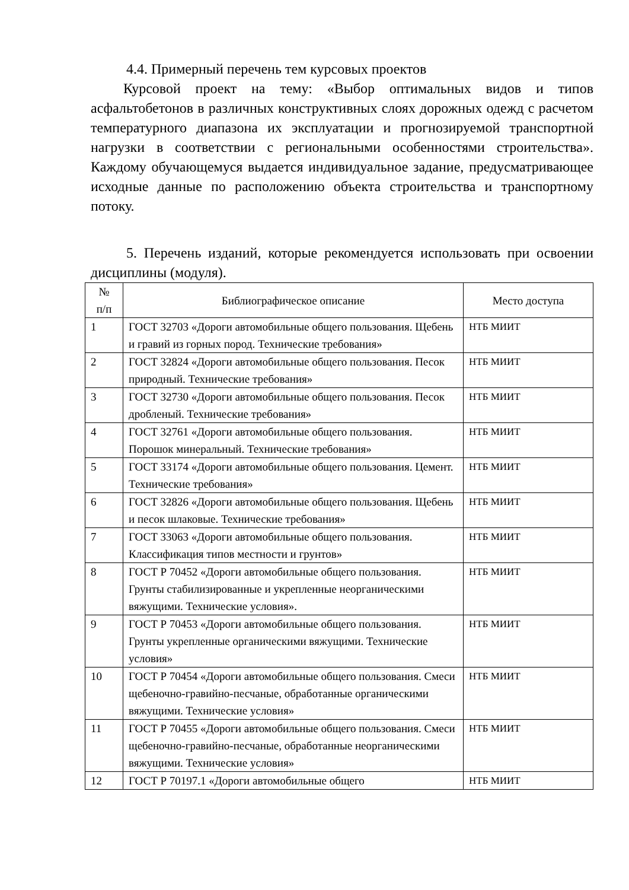4.4. Примерный перечень тем курсовых проектов
Курсовой проект на тему: «Выбор оптимальных видов и типов асфальтобетонов в различных конструктивных слоях дорожных одежд с расчетом температурного диапазона их эксплуатации и прогнозируемой транспортной нагрузки в соответствии с региональными особенностями строительства». Каждому обучающемуся выдается индивидуальное задание, предусматривающее исходные данные по расположению объекта строительства и транспортному потоку.
5. Перечень изданий, которые рекомендуется использовать при освоении дисциплины (модуля).
| № п/п | Библиографическое описание | Место доступа |
| --- | --- | --- |
| 1 | ГОСТ 32703 «Дороги автомобильные общего пользования. Щебень и гравий из горных пород. Технические требования» | НТБ МИИТ |
| 2 | ГОСТ 32824 «Дороги автомобильные общего пользования. Песок природный. Технические требования» | НТБ МИИТ |
| 3 | ГОСТ 32730 «Дороги автомобильные общего пользования. Песок дробленый. Технические требования» | НТБ МИИТ |
| 4 | ГОСТ 32761 «Дороги автомобильные общего пользования. Порошок минеральный. Технические требования» | НТБ МИИТ |
| 5 | ГОСТ 33174 «Дороги автомобильные общего пользования. Цемент. Технические требования» | НТБ МИИТ |
| 6 | ГОСТ 32826 «Дороги автомобильные общего пользования. Щебень и песок шлаковые. Технические требования» | НТБ МИИТ |
| 7 | ГОСТ 33063 «Дороги автомобильные общего пользования. Классификация типов местности и грунтов» | НТБ МИИТ |
| 8 | ГОСТ Р 70452 «Дороги автомобильные общего пользования. Грунты стабилизированные и укрепленные неорганическими вяжущими. Технические условия». | НТБ МИИТ |
| 9 | ГОСТ Р 70453 «Дороги автомобильные общего пользования. Грунты укрепленные органическими вяжущими. Технические условия» | НТБ МИИТ |
| 10 | ГОСТ Р 70454 «Дороги автомобильные общего пользования. Смеси щебеночно-гравийно-песчаные, обработанные органическими вяжущими. Технические условия» | НТБ МИИТ |
| 11 | ГОСТ Р 70455 «Дороги автомобильные общего пользования. Смеси щебеночно-гравийно-песчаные, обработанные неорганическими вяжущими. Технические условия» | НТБ МИИТ |
| 12 | ГОСТ Р 70197.1 «Дороги автомобильные общего | НТБ МИИТ |